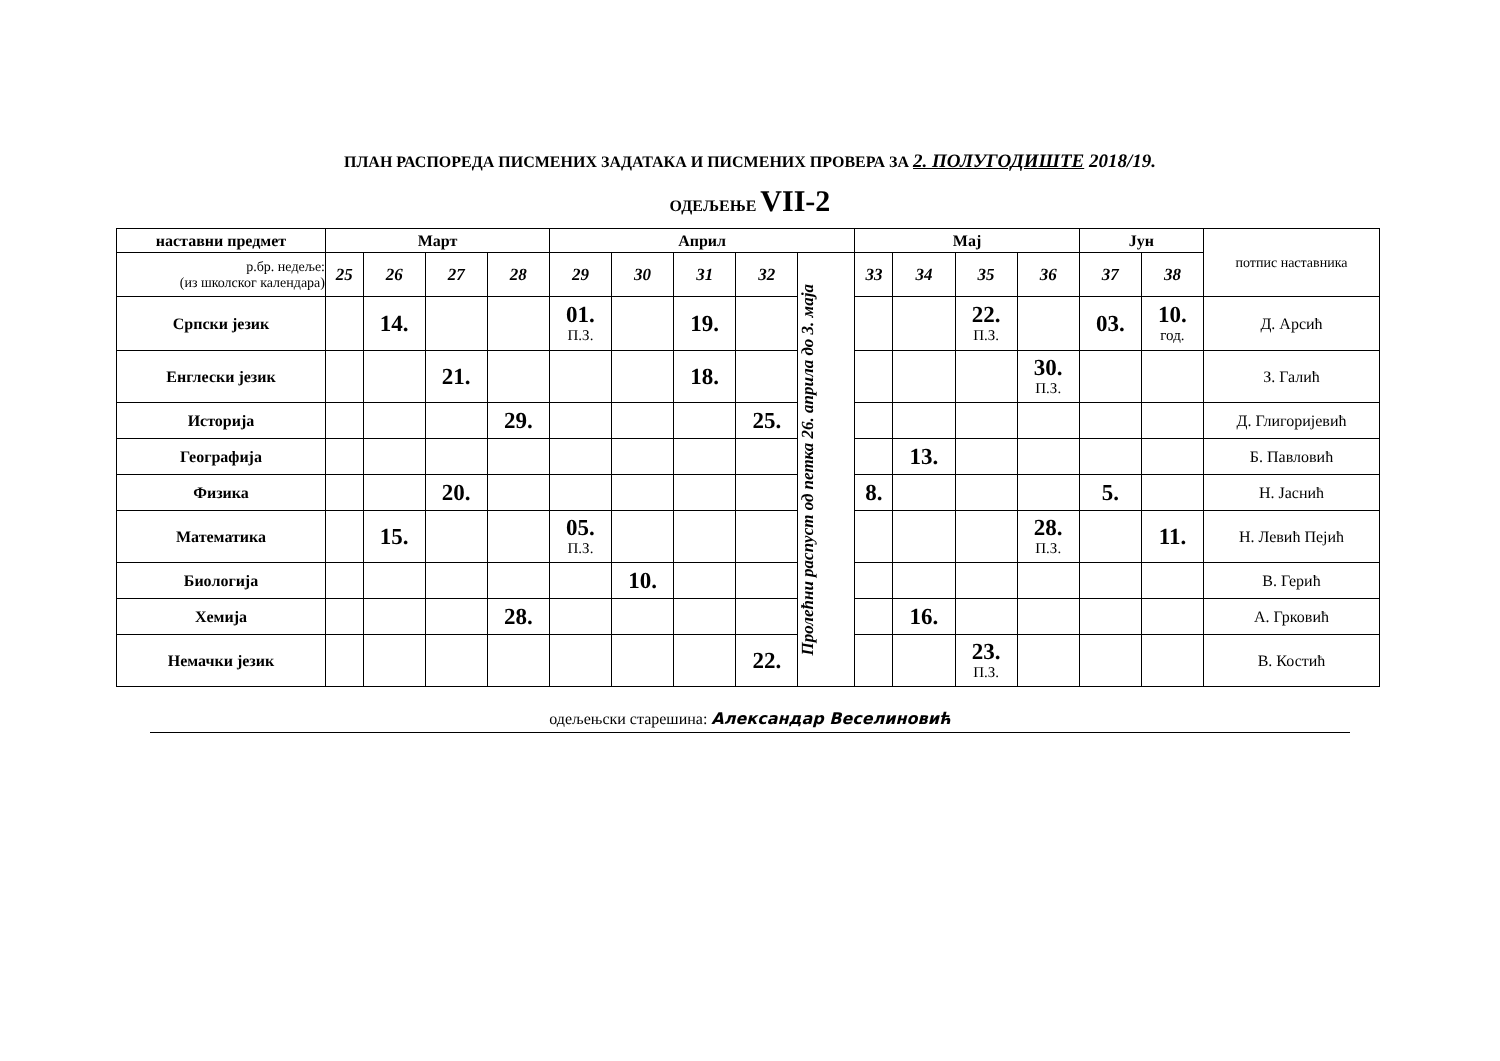ПЛАН РАСПОРЕДА ПИСМЕНИХ ЗАДАТАКА И ПИСМЕНИХ ПРОВЕРА ЗА 2. ПОЛУГОДИШТЕ 2018/19.
ОДЕЉЕЊЕ VII-2
| наставни предмет | Март | | | | Април | | | | | Мај | | | | Јун | | потпис наставника |
| --- | --- | --- | --- | --- | --- | --- | --- | --- | --- | --- | --- | --- | --- | --- | --- | --- |
| р.бр. недеље: (из школског календара) | 25 | 26 | 27 | 28 | 29 | 30 | 31 | 32 | Пролећни распуст од петка 26. априла до 3. маја | 33 | 34 | 35 | 36 | 37 | 38 | |
| Српски језик | | 14. | | | 01. П.З. | | 19. | | | | | 22. П.З. | | 03. | 10. год. | Д. Арсић |
| Енглески језик | | | 21. | | | | 18. | | | | | | 30. П.З. | | | З. Галић |
| Историја | | | | 29. | | | | 25. | | | | | | | | Д. Глигоријевић |
| Географија | | | | | | | | | | | 13. | | | | | Б. Павловић |
| Физика | | | 20. | | | | | | | 8. | | | | 5. | | Н. Јаснић |
| Математика | | 15. | | | 05. П.З. | | | | | | | | 28. П.З. | | 11. | Н. Левић Пејић |
| Биологија | | | | | | 10. | | | | | | | | | | В. Герић |
| Хемија | | | | 28. | | | | | | | 16. | | | | | А. Грковић |
| Немачки језик | | | | | | | | 22. | | | | 23. П.З. | | | | В. Костић |
одељењски старешина: Александар Веселиновић